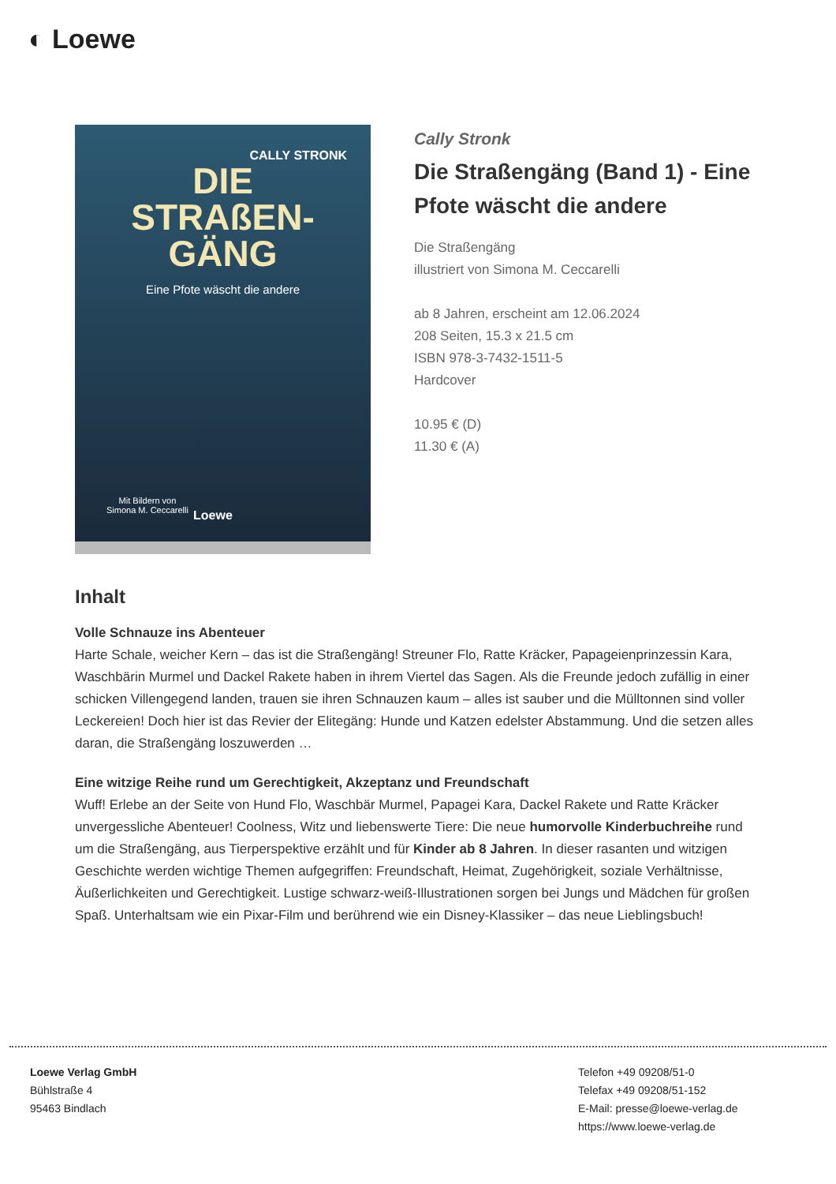◐ Loewe
CALLY STRONK
DIE
STRAßEN-
GÄNG
Eine Pfote wäscht die andere
Mit Bildern von
Simona M. Ceccarelli
Loewe
Cally Stronk
Die Straßengäng (Band 1) - Eine Pfote wäscht die andere
Die Straßengäng
illustriert von Simona M. Ceccarelli
ab 8 Jahren, erscheint am 12.06.2024
208 Seiten, 15.3 x 21.5 cm
ISBN 978-3-7432-1511-5
Hardcover
10.95 € (D)
11.30 € (A)
Inhalt
Volle Schnauze ins Abenteuer
Harte Schale, weicher Kern – das ist die Straßengäng! Streuner Flo, Ratte Kräcker, Papageienprinzessin Kara, Waschbärin Murmel und Dackel Rakete haben in ihrem Viertel das Sagen. Als die Freunde jedoch zufällig in einer schicken Villengegend landen, trauen sie ihren Schnauzen kaum – alles ist sauber und die Mülltonnen sind voller Leckereien! Doch hier ist das Revier der Elitegäng: Hunde und Katzen edelster Abstammung. Und die setzen alles daran, die Straßengäng loszuwerden …
Eine witzige Reihe rund um Gerechtigkeit, Akzeptanz und Freundschaft
Wuff! Erlebe an der Seite von Hund Flo, Waschbär Murmel, Papagei Kara, Dackel Rakete und Ratte Kräcker unvergessliche Abenteuer! Coolness, Witz und liebenswerte Tiere: Die neue humorvolle Kinderbuchreihe rund um die Straßengäng, aus Tierperspektive erzählt und für Kinder ab 8 Jahren. In dieser rasanten und witzigen Geschichte werden wichtige Themen aufgegriffen: Freundschaft, Heimat, Zugehörigkeit, soziale Verhältnisse, Äußerlichkeiten und Gerechtigkeit. Lustige schwarz-weiß-Illustrationen sorgen bei Jungs und Mädchen für großen Spaß. Unterhaltsam wie ein Pixar-Film und berührend wie ein Disney-Klassiker – das neue Lieblingsbuch!
Loewe Verlag GmbH
Bühlstraße 4
95463 Bindlach
Telefon +49 09208/51-0
Telefax +49 09208/51-152
E-Mail: presse@loewe-verlag.de
https://www.loewe-verlag.de